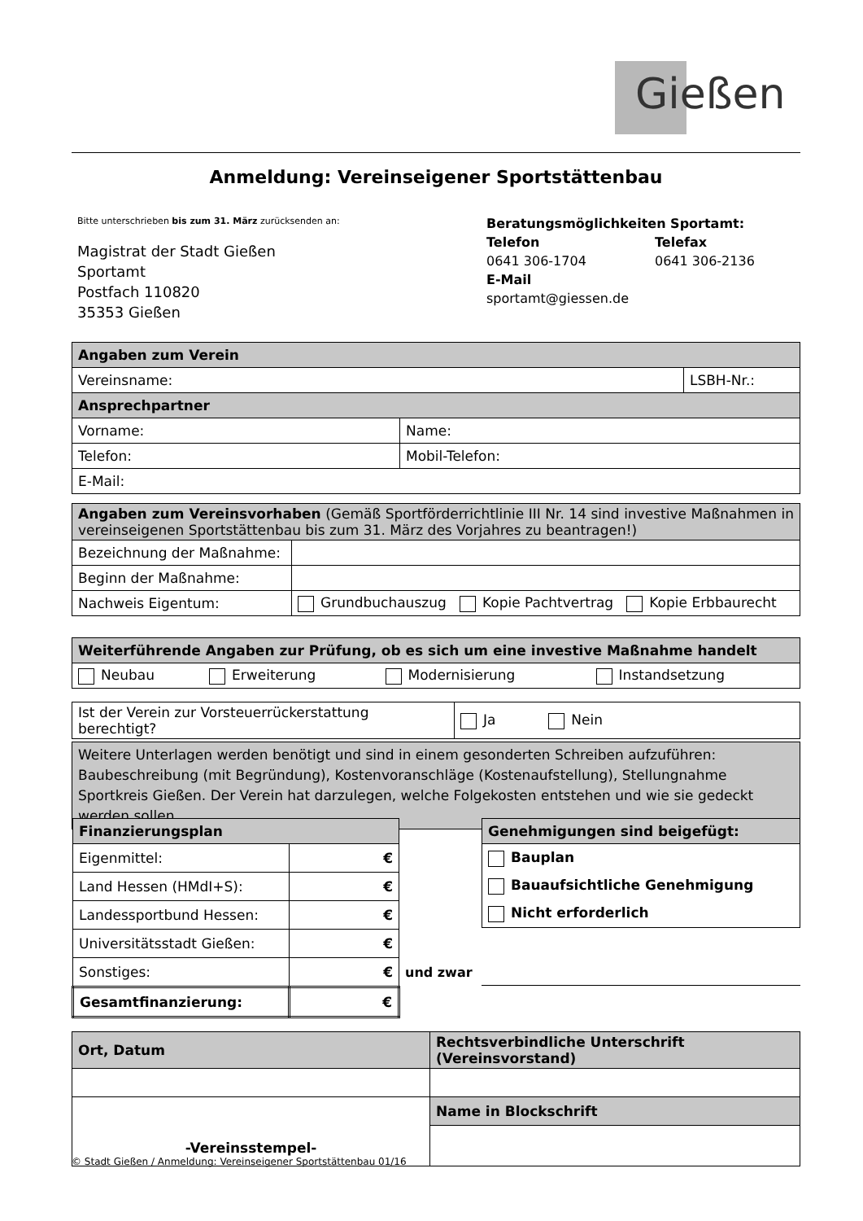Gießen
Anmeldung: Vereinseigener Sportstättenbau
Bitte unterschrieben bis zum 31. März zurücksenden an:
Magistrat der Stadt Gießen
Sportamt
Postfach 110820
35353 Gießen
Beratungsmöglichkeiten Sportamt:
Telefon
0641 306-1704
Telefax
0641 306-2136
E-Mail
sportamt@giessen.de
| Angaben zum Verein | | |
| Vereinsname: | | LSBH-Nr.: |
| Ansprechpartner | | |
| Vorname: | Name: | |
| Telefon: | Mobil-Telefon: | |
| E-Mail: | | |
| Angaben zum Vereinsvorhaben (Gemäß Sportförderrichtlinie III Nr. 14 sind investive Maßnahmen in vereinseigenen Sportstättenbau bis zum 31. März des Vorjahres zu beantragen!) | |
| Bezeichnung der Maßnahme: | |
| Beginn der Maßnahme: | |
| Nachweis Eigentum: | Grundbuchauszug Kopie Pachtvertrag Kopie Erbbaurecht |
| Weiterführende Angaben zur Prüfung, ob es sich um eine investive Maßnahme handelt | | | |
| Neubau | Erweiterung | Modernisierung | Instandsetzung |
| Ist der Verein zur Vorsteuerrückerstattung berechtigt? | Ja Nein |
Weitere Unterlagen werden benötigt und sind in einem gesonderten Schreiben aufzuführen: Baubeschreibung (mit Begründung), Kostenvoranschläge (Kostenaufstellung), Stellungnahme Sportkreis Gießen. Der Verein hat darzulegen, welche Folgekosten entstehen und wie sie gedeckt werden sollen.
| Finanzierungsplan | |
| Eigenmittel: | € |
| Land Hessen (HMdI+S): | € |
| Landessportbund Hessen: | € |
| Universitätsstadt Gießen: | € |
| Sonstiges: | € |
| Gesamtfinanzierung: | € |
und zwar
| Genehmigungen sind beigefügt: |
| Bauplan |
| Bauaufsichtliche Genehmigung |
| Nicht erforderlich |
| Ort, Datum | Rechtsverbindliche Unterschrift (Vereinsvorstand) |
| -Vereinsstempel- | Name in Blockschrift |
© Stadt Gießen / Anmeldung: Vereinseigener Sportstättenbau 01/16